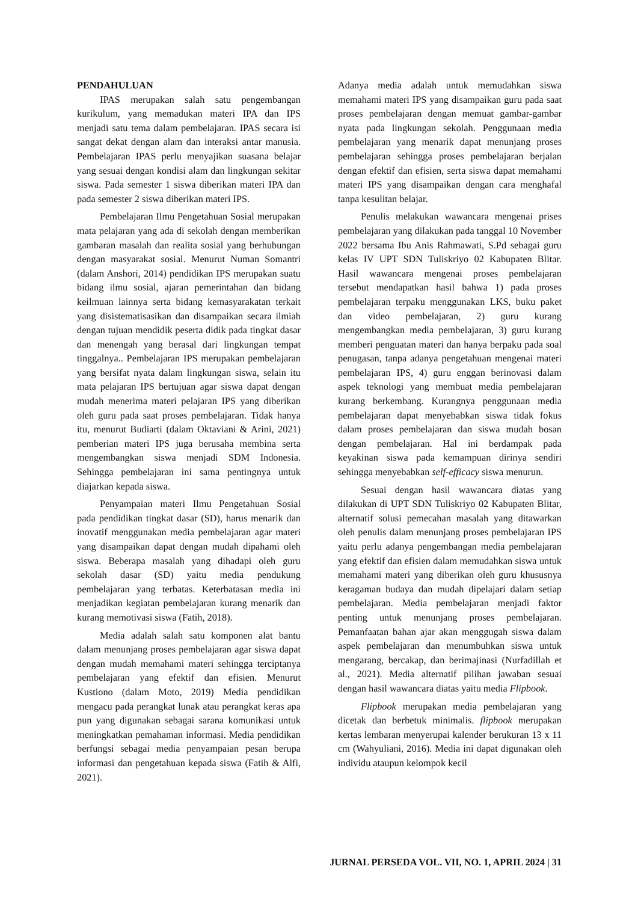PENDAHULUAN
IPAS merupakan salah satu pengembangan kurikulum, yang memadukan materi IPA dan IPS menjadi satu tema dalam pembelajaran. IPAS secara isi sangat dekat dengan alam dan interaksi antar manusia. Pembelajaran IPAS perlu menyajikan suasana belajar yang sesuai dengan kondisi alam dan lingkungan sekitar siswa. Pada semester 1 siswa diberikan materi IPA dan pada semester 2 siswa diberikan materi IPS.
Pembelajaran Ilmu Pengetahuan Sosial merupakan mata pelajaran yang ada di sekolah dengan memberikan gambaran masalah dan realita sosial yang berhubungan dengan masyarakat sosial. Menurut Numan Somantri (dalam Anshori, 2014) pendidikan IPS merupakan suatu bidang ilmu sosial, ajaran pemerintahan dan bidang keilmuan lainnya serta bidang kemasyarakatan terkait yang disistematisasikan dan disampaikan secara ilmiah dengan tujuan mendidik peserta didik pada tingkat dasar dan menengah yang berasal dari lingkungan tempat tinggalnya.. Pembelajaran IPS merupakan pembelajaran yang bersifat nyata dalam lingkungan siswa, selain itu mata pelajaran IPS bertujuan agar siswa dapat dengan mudah menerima materi pelajaran IPS yang diberikan oleh guru pada saat proses pembelajaran. Tidak hanya itu, menurut Budiarti (dalam Oktaviani & Arini, 2021) pemberian materi IPS juga berusaha membina serta mengembangkan siswa menjadi SDM Indonesia. Sehingga pembelajaran ini sama pentingnya untuk diajarkan kepada siswa.
Penyampaian materi Ilmu Pengetahuan Sosial pada pendidikan tingkat dasar (SD), harus menarik dan inovatif menggunakan media pembelajaran agar materi yang disampaikan dapat dengan mudah dipahami oleh siswa. Beberapa masalah yang dihadapi oleh guru sekolah dasar (SD) yaitu media pendukung pembelajaran yang terbatas. Keterbatasan media ini menjadikan kegiatan pembelajaran kurang menarik dan kurang memotivasi siswa (Fatih, 2018).
Media adalah salah satu komponen alat bantu dalam menunjang proses pembelajaran agar siswa dapat dengan mudah memahami materi sehingga terciptanya pembelajaran yang efektif dan efisien. Menurut Kustiono (dalam Moto, 2019) Media pendidikan mengacu pada perangkat lunak atau perangkat keras apa pun yang digunakan sebagai sarana komunikasi untuk meningkatkan pemahaman informasi. Media pendidikan berfungsi sebagai media penyampaian pesan berupa informasi dan pengetahuan kepada siswa (Fatih & Alfi, 2021).
Adanya media adalah untuk memudahkan siswa memahami materi IPS yang disampaikan guru pada saat proses pembelajaran dengan memuat gambar-gambar nyata pada lingkungan sekolah. Penggunaan media pembelajaran yang menarik dapat menunjang proses pembelajaran sehingga proses pembelajaran berjalan dengan efektif dan efisien, serta siswa dapat memahami materi IPS yang disampaikan dengan cara menghafal tanpa kesulitan belajar.
Penulis melakukan wawancara mengenai prises pembelajaran yang dilakukan pada tanggal 10 November 2022 bersama Ibu Anis Rahmawati, S.Pd sebagai guru kelas IV UPT SDN Tuliskriyo 02 Kabupaten Blitar. Hasil wawancara mengenai proses pembelajaran tersebut mendapatkan hasil bahwa 1) pada proses pembelajaran terpaku menggunakan LKS, buku paket dan video pembelajaran, 2) guru kurang mengembangkan media pembelajaran, 3) guru kurang memberi penguatan materi dan hanya berpaku pada soal penugasan, tanpa adanya pengetahuan mengenai materi pembelajaran IPS, 4) guru enggan berinovasi dalam aspek teknologi yang membuat media pembelajaran kurang berkembang. Kurangnya penggunaan media pembelajaran dapat menyebabkan siswa tidak fokus dalam proses pembelajaran dan siswa mudah bosan dengan pembelajaran. Hal ini berdampak pada keyakinan siswa pada kemampuan dirinya sendiri sehingga menyebabkan self-efficacy siswa menurun.
Sesuai dengan hasil wawancara diatas yang dilakukan di UPT SDN Tuliskriyo 02 Kabupaten Blitar, alternatif solusi pemecahan masalah yang ditawarkan oleh penulis dalam menunjang proses pembelajaran IPS yaitu perlu adanya pengembangan media pembelajaran yang efektif dan efisien dalam memudahkan siswa untuk memahami materi yang diberikan oleh guru khususnya keragaman budaya dan mudah dipelajari dalam setiap pembelajaran. Media pembelajaran menjadi faktor penting untuk menunjang proses pembelajaran. Pemanfaatan bahan ajar akan menggugah siswa dalam aspek pembelajaran dan menumbuhkan siswa untuk mengarang, bercakap, dan berimajinasi (Nurfadillah et al., 2021). Media alternatif pilihan jawaban sesuai dengan hasil wawancara diatas yaitu media Flipbook.
Flipbook merupakan media pembelajaran yang dicetak dan berbetuk minimalis. flipbook merupakan kertas lembaran menyerupai kalender berukuran 13 x 11 cm (Wahyuliani, 2016). Media ini dapat digunakan oleh individu ataupun kelompok kecil
JURNAL PERSEDA VOL. VII, NO. 1, APRIL 2024 | 31